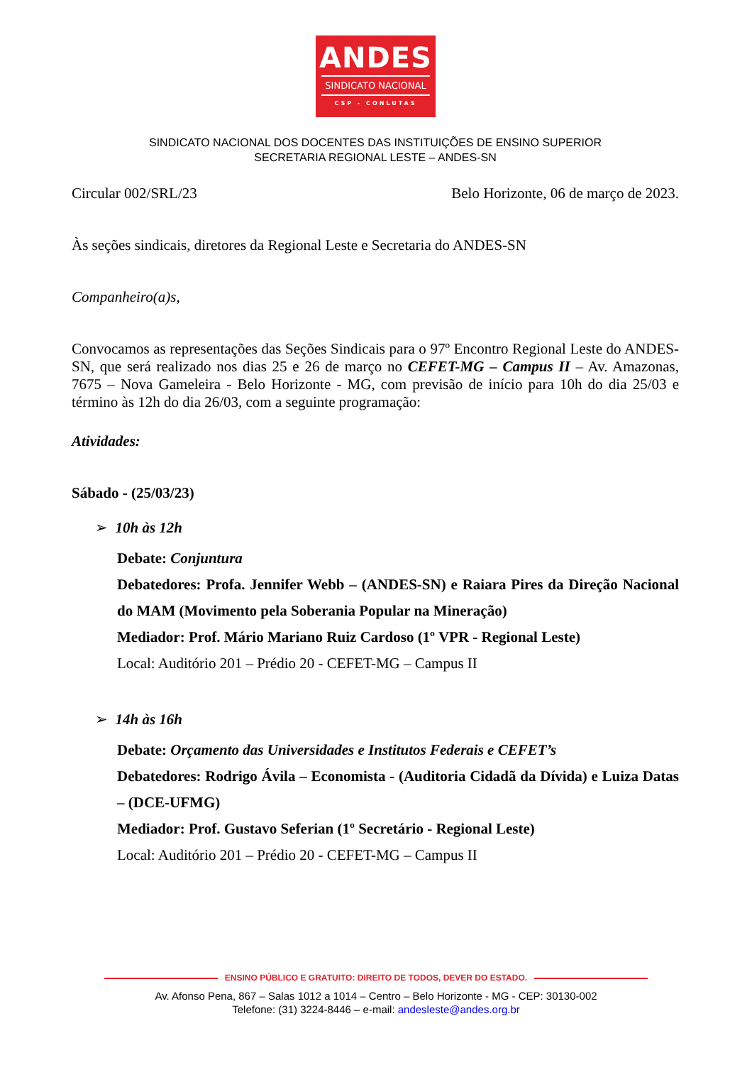ANDES
SINDICATO NACIONAL
CSP - CONLUTAS
SINDICATO NACIONAL DOS DOCENTES DAS INSTITUIÇÕES DE ENSINO SUPERIOR
SECRETARIA REGIONAL LESTE – ANDES-SN
Circular 002/SRL/23 Belo Horizonte, 06 de março de 2023.
Às seções sindicais, diretores da Regional Leste e Secretaria do ANDES-SN
Companheiro(a)s,
Convocamos as representações das Seções Sindicais para o 97º Encontro Regional Leste do ANDES-SN, que será realizado nos dias 25 e 26 de março no CEFET-MG – Campus II – Av. Amazonas, 7675 – Nova Gameleira - Belo Horizonte - MG, com previsão de início para 10h do dia 25/03 e término às 12h do dia 26/03, com a seguinte programação:
Atividades:
Sábado - (25/03/23)
➢ 10h às 12h
Debate: Conjuntura
Debatedores: Profa. Jennifer Webb – (ANDES-SN) e Raiara Pires da Direção Nacional do MAM (Movimento pela Soberania Popular na Mineração)
Mediador: Prof. Mário Mariano Ruiz Cardoso (1º VPR - Regional Leste)
Local: Auditório 201 – Prédio 20 - CEFET-MG – Campus II
➢ 14h às 16h
Debate: Orçamento das Universidades e Institutos Federais e CEFET’s
Debatedores: Rodrigo Ávila – Economista - (Auditoria Cidadã da Dívida) e Luiza Datas – (DCE-UFMG)
Mediador: Prof. Gustavo Seferian (1º Secretário - Regional Leste)
Local: Auditório 201 – Prédio 20 - CEFET-MG – Campus II
ENSINO PÚBLICO E GRATUITO: DIREITO DE TODOS, DEVER DO ESTADO.
Av. Afonso Pena, 867 – Salas 1012 a 1014 – Centro – Belo Horizonte - MG - CEP: 30130-002
Telefone: (31) 3224-8446 – e-mail: andesleste@andes.org.br